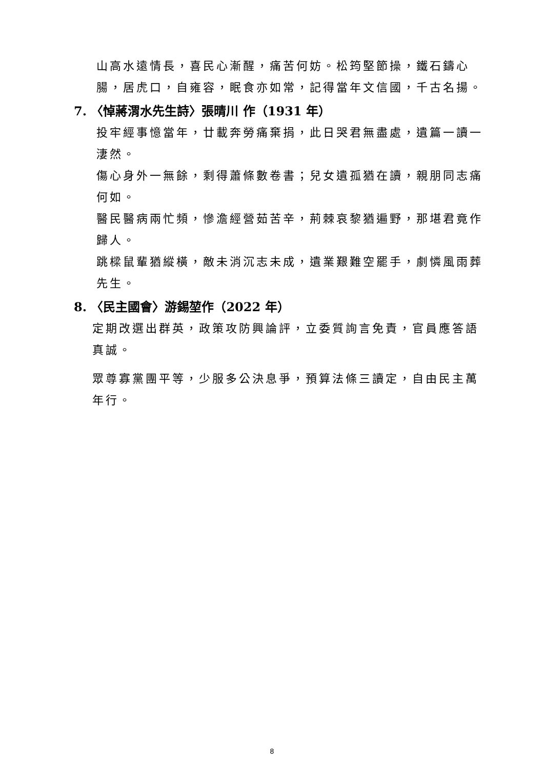山高水遠情長，喜民心漸醒，痛苦何妨。松筠堅節操，鐵石鑄心腸，居虎口，自雍容，眠食亦如常，記得當年文信國，千古名揚。
7. 〈悼蔣渭水先生詩〉張晴川 作（1931 年）
投牢經事憶當年，廿載奔勞痛棄捐，此日哭君無盡處，遺篇一讀一淒然。
傷心身外一無餘，剩得蕭條數卷書；兒女遺孤猶在讀，親朋同志痛何如。
醫民醫病兩忙頻，慘澹經營茹苦辛，荊棘哀黎猶遍野，那堪君竟作歸人。
跳樑鼠輩猶縱橫，敵未消沉志未成，遺業艱難空罷手，劇憐風雨葬先生。
8. 〈民主國會〉游錫堃作（2022 年）
定期改選出群英，政策攻防興論評，立委質詢言免責，官員應答語真誠。
眾尊寡黨團平等，少服多公決息爭，預算法條三讀定，自由民主萬年行。
8